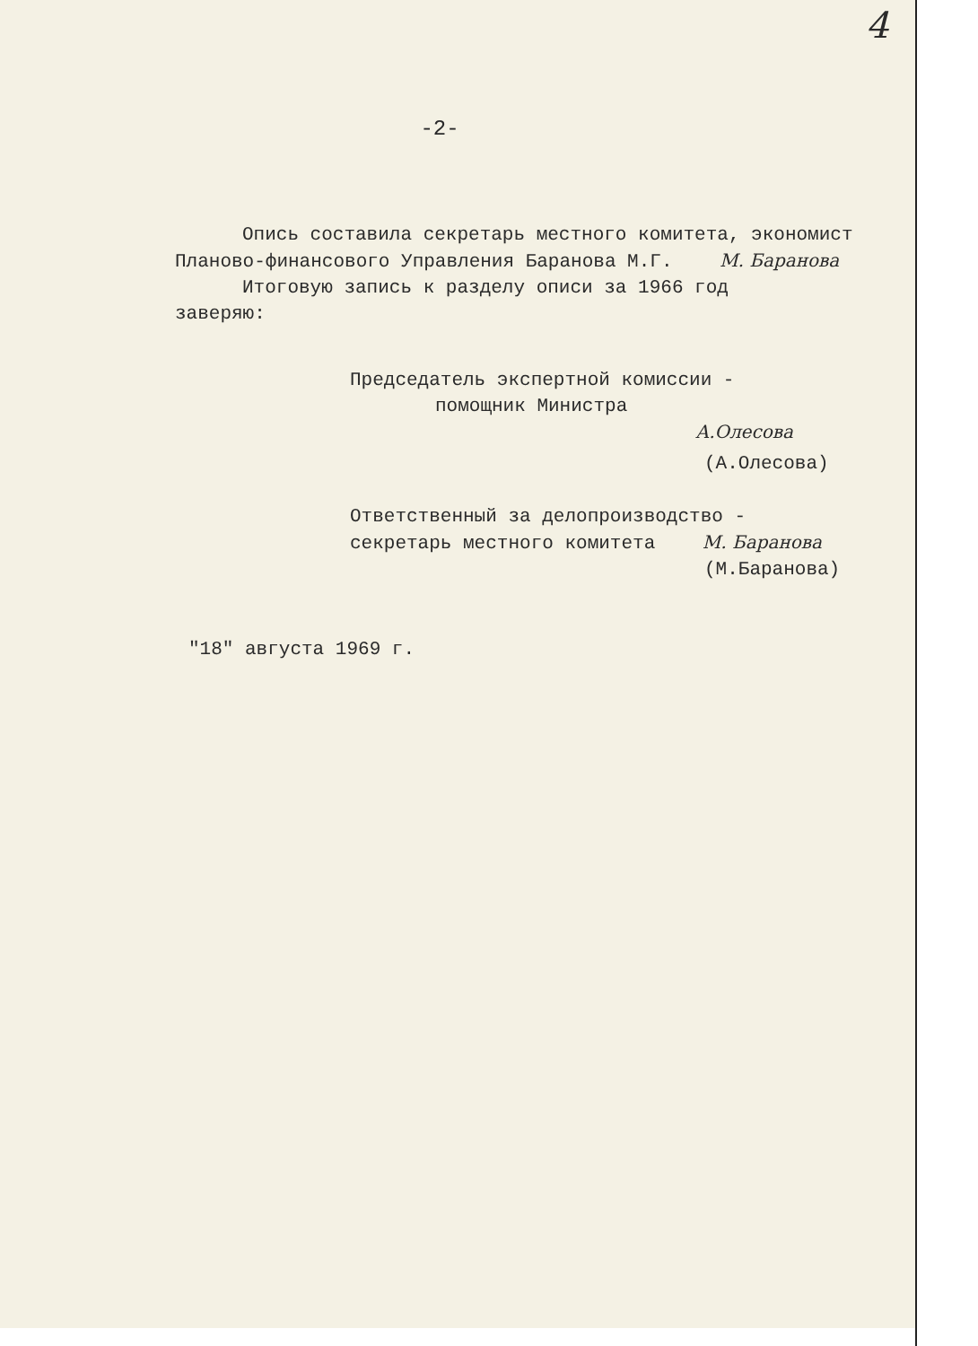4
-2-
Опись составила секретарь местного комитета, экономист
Планово-финансового Управления Баранова М.Г. М. Баранова
Итоговую запись к разделу описи за 1966 год
заверяю:
Председатель экспертной комиссии -
помощник Министра
А.Олесова
(А.Олесова)
Ответственный за делопроизводство -
секретарь местного комитета М. Баранова
(М.Баранова)
"18" августа 1969 г.